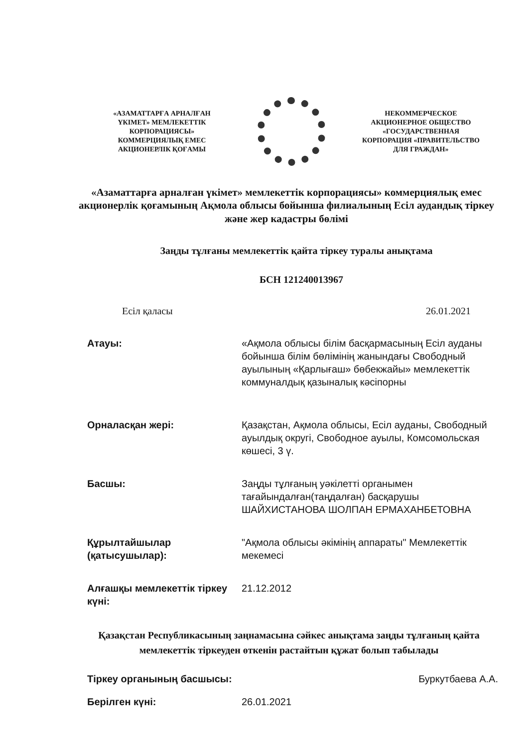«АЗАМАТТАРҒА АРНАЛҒАН ҮКІМЕТ» МЕМЛЕКЕТТІК КОРПОРАЦИЯСЫ» КОММЕРЦИЯЛЫҚ ЕМЕС АКЦИОНЕРЛІК ҚОҒАМЫ
НЕКОММЕРЧЕСКОЕ АКЦИОНЕРНОЕ ОБЩЕСТВО «ГОСУДАРСТВЕННАЯ КОРПОРАЦИЯ «ПРАВИТЕЛЬСТВО ДЛЯ ГРАЖДАН»
«Азаматтарға арналған үкімет» мемлекеттік корпорациясы» коммерциялық емес акционерлік қоғамының Ақмола облысы бойынша филиалының Есіл аудандық тіркеу және жер кадастры бөлімі
Заңды тұлғаны мемлекеттік қайта тіркеу туралы анықтама
БСН 121240013967
Есіл қаласы 26.01.2021
Атауы: «Ақмола облысы білім басқармасының Есіл ауданы бойынша білім бөлімінің жанындағы Свободный ауылының «Қарлығаш» бөбекжайы» мемлекеттік коммуналдық қазыналық кәсіпорны
Орналасқан жері: Қазақстан, Ақмола облысы, Есіл ауданы, Свободный ауылдық округі, Свободное ауылы, Комсомольская көшесі, 3 ү.
Басшы: Заңды тұлғаның уәкілетті органымен тағайындалған(таңдалған) басқарушы ШАЙХИСТАНОВА ШОЛПАН ЕРМАХАНБЕТОВНА
Құрылтайшылар (қатысушылар):
"Ақмола облысы әкімінің аппараты" Мемлекеттік мекемесі
Алғашқы мемлекеттік тіркеу күні:
21.12.2012
Қазақстан Республикасының заңнамасына сәйкес анықтама заңды тұлғаның қайта мемлекеттік тіркеуден өткенін растайтын құжат болып табылады
Тіркеу органының басшысы: Буркутбаева А.А.
Берілген күні: 26.01.2021